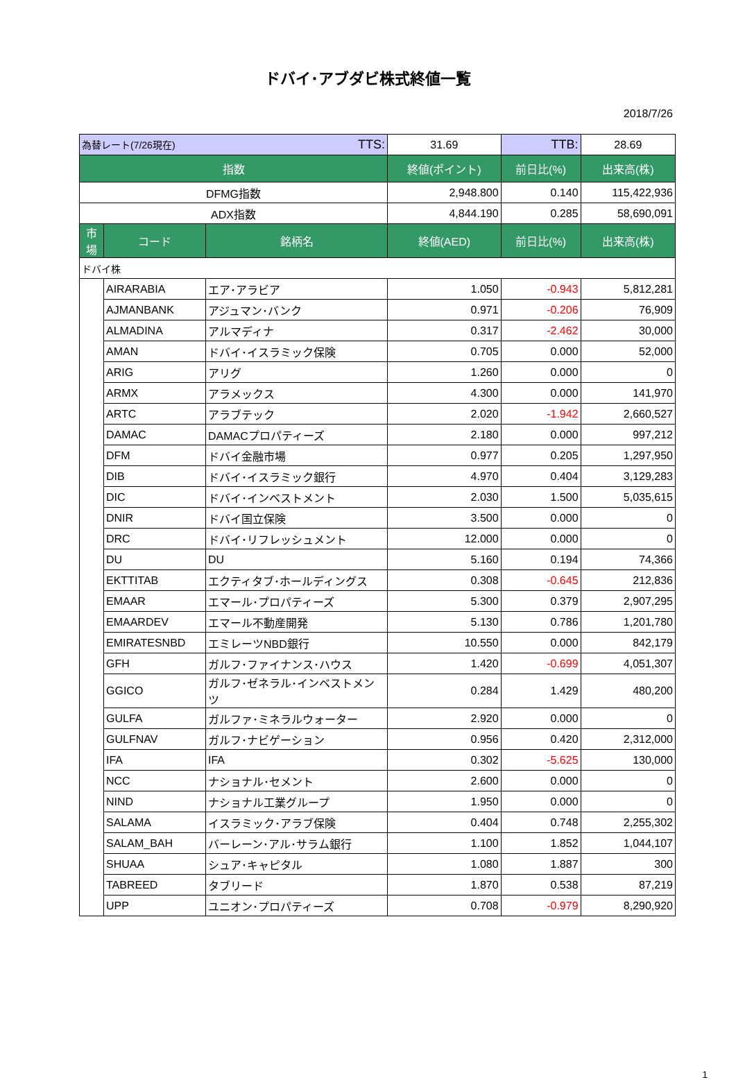ドバイ･アブダビ株式終値一覧
2018/7/26
| 為替レート(7/26現在) TTS: | | | 31.69 | TTB: | 28.69 |
| 指数 | | | 終値(ポイント) | 前日比(%) | 出来高(株) |
| DFMG指数 | | | 2,948.800 | 0.140 | 115,422,936 |
| ADX指数 | | | 4,844.190 | 0.285 | 58,690,091 |
| 市場 | コード | 銘柄名 | 終値(AED) | 前日比(%) | 出来高(株) |
| ドバイ株 | | | | | |
| | AIRARABIA | エア･アラビア | 1.050 | -0.943 | 5,812,281 |
| | AJMANBANK | アジュマン･バンク | 0.971 | -0.206 | 76,909 |
| | ALMADINA | アルマディナ | 0.317 | -2.462 | 30,000 |
| | AMAN | ドバイ･イスラミック保険 | 0.705 | 0.000 | 52,000 |
| | ARIG | アリグ | 1.260 | 0.000 | 0 |
| | ARMX | アラメックス | 4.300 | 0.000 | 141,970 |
| | ARTC | アラブテック | 2.020 | -1.942 | 2,660,527 |
| | DAMAC | DAMACプロパティーズ | 2.180 | 0.000 | 997,212 |
| | DFM | ドバイ金融市場 | 0.977 | 0.205 | 1,297,950 |
| | DIB | ドバイ･イスラミック銀行 | 4.970 | 0.404 | 3,129,283 |
| | DIC | ドバイ･インベストメント | 2.030 | 1.500 | 5,035,615 |
| | DNIR | ドバイ国立保険 | 3.500 | 0.000 | 0 |
| | DRC | ドバイ･リフレッシュメント | 12.000 | 0.000 | 0 |
| | DU | DU | 5.160 | 0.194 | 74,366 |
| | EKTTITAB | エクティタブ･ホールディングス | 0.308 | -0.645 | 212,836 |
| | EMAAR | エマール･プロパティーズ | 5.300 | 0.379 | 2,907,295 |
| | EMAARDEV | エマール不動産開発 | 5.130 | 0.786 | 1,201,780 |
| | EMIRATESNBD | エミレーツNBD銀行 | 10.550 | 0.000 | 842,179 |
| | GFH | ガルフ･ファイナンス･ハウス | 1.420 | -0.699 | 4,051,307 |
| | GGICO | ガルフ･ゼネラル･インベストメンツ | 0.284 | 1.429 | 480,200 |
| | GULFA | ガルファ･ミネラルウォーター | 2.920 | 0.000 | 0 |
| | GULFNAV | ガルフ･ナビゲーション | 0.956 | 0.420 | 2,312,000 |
| | IFA | IFA | 0.302 | -5.625 | 130,000 |
| | NCC | ナショナル･セメント | 2.600 | 0.000 | 0 |
| | NIND | ナショナル工業グループ | 1.950 | 0.000 | 0 |
| | SALAMA | イスラミック･アラブ保険 | 0.404 | 0.748 | 2,255,302 |
| | SALAM_BAH | バーレーン･アル･サラム銀行 | 1.100 | 1.852 | 1,044,107 |
| | SHUAA | シュア･キャピタル | 1.080 | 1.887 | 300 |
| | TABREED | タブリード | 1.870 | 0.538 | 87,219 |
| | UPP | ユニオン･プロパティーズ | 0.708 | -0.979 | 8,290,920 |
1